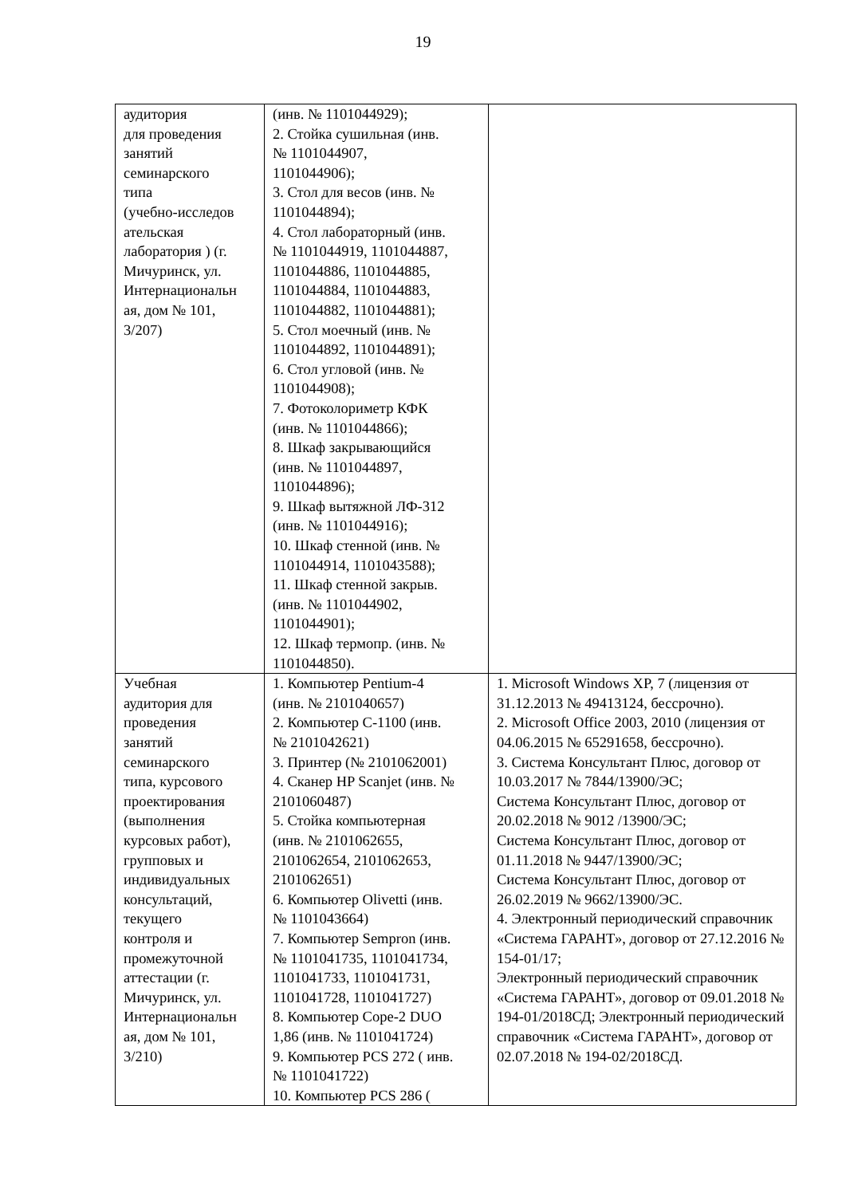19
| аудитория для проведения занятий семинарского типа (учебно-исследов ательская лаборатория ) (г. Мичуринск, ул. Интернациональн ая, дом № 101, 3/207) | (инв. № 1101044929); 2. Стойка сушильная (инв. № 1101044907, 1101044906); 3. Стол для весов (инв. № 1101044894); 4. Стол лабораторный (инв. № 1101044919, 1101044887, 1101044886, 1101044885, 1101044884, 1101044883, 1101044882, 1101044881); 5. Стол моечный (инв. № 1101044892, 1101044891); 6. Стол угловой (инв. № 1101044908); 7. Фотоколориметр КФК (инв. № 1101044866); 8. Шкаф закрывающийся (инв. № 1101044897, 1101044896); 9. Шкаф вытяжной ЛФ-312 (инв. № 1101044916); 10. Шкаф стенной (инв. № 1101044914, 1101043588); 11. Шкаф стенной закрыв. (инв. № 1101044902, 1101044901); 12. Шкаф термопр. (инв. № 1101044850). | |
| Учебная аудитория для проведения занятий семинарского типа, курсового проектирования (выполнения курсовых работ), групповых и индивидуальных консультаций, текущего контроля и промежуточной аттестации (г. Мичуринск, ул. Интернациональн ая, дом № 101, 3/210) | 1. Компьютер Pentium-4 (инв. № 2101040657) 2. Компьютер С-1100 (инв. № 2101042621) 3. Принтер (№ 2101062001) 4. Сканер HP Scanjet (инв. № 2101060487) 5. Стойка компьютерная (инв. № 2101062655, 2101062654, 2101062653, 2101062651) 6. Компьютер Olivetti (инв. № 1101043664) 7. Компьютер Sempron (инв. № 1101041735, 1101041734, 1101041733, 1101041731, 1101041728, 1101041727) 8. Компьютер Cope-2 DUO 1,86 (инв. № 1101041724) 9. Компьютер PCS 272 ( инв. № 1101041722) 10. Компьютер PCS 286 ( | 1. Microsoft Windows XP, 7 (лицензия от 31.12.2013 № 49413124, бессрочно). 2. Microsoft Office 2003, 2010 (лицензия от 04.06.2015 № 65291658, бессрочно). 3. Система Консультант Плюс, договор от 10.03.2017 № 7844/13900/ЭС; Система Консультант Плюс, договор от 20.02.2018 № 9012 /13900/ЭС; Система Консультант Плюс, договор от 01.11.2018 № 9447/13900/ЭС; Система Консультант Плюс, договор от 26.02.2019 № 9662/13900/ЭС. 4. Электронный периодический справочник «Система ГАРАНТ», договор от 27.12.2016 № 154-01/17; Электронный периодический справочник «Система ГАРАНТ», договор от 09.01.2018 № 194-01/2018СД; Электронный периодический справочник «Система ГАРАНТ», договор от 02.07.2018 № 194-02/2018СД. |